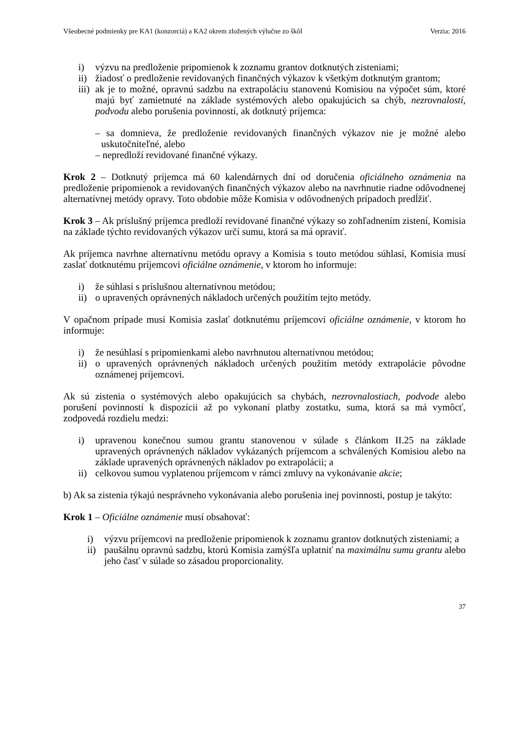Všeobecné podmienky pre KA1 (konzorciá) a KA2 okrem zložených výlučne zo škôl Verzia: 2016
i) výzvu na predloženie pripomienok k zoznamu grantov dotknutých zisteniami;
ii) žiadosť o predloženie revidovaných finančných výkazov k všetkým dotknutým grantom;
iii) ak je to možné, opravnú sadzbu na extrapoláciu stanovenú Komisiou na výpočet súm, ktoré majú byť zamietnuté na základe systémových alebo opakujúcich sa chýb, nezrovnalostí, podvodu alebo porušenia povinností, ak dotknutý príjemca:
– sa domnieva, že predloženie revidovaných finančných výkazov nie je možné alebo uskutočniteľné, alebo
– nepredloží revidované finančné výkazy.
Krok 2 – Dotknutý príjemca má 60 kalendárnych dní od doručenia oficiálneho oznámenia na predloženie pripomienok a revidovaných finančných výkazov alebo na navrhnutie riadne odôvodnenej alternatívnej metódy opravy. Toto obdobie môže Komisia v odôvodnených prípadoch predĺžiť.
Krok 3 – Ak príslušný príjemca predloží revidované finančné výkazy so zohľadnením zistení, Komisia na základe týchto revidovaných výkazov určí sumu, ktorá sa má opraviť.
Ak príjemca navrhne alternatívnu metódu opravy a Komisia s touto metódou súhlasí, Komisia musí zaslať dotknutému príjemcovi oficiálne oznámenie, v ktorom ho informuje:
i) že súhlasí s príslušnou alternatívnou metódou;
ii) o upravených oprávnených nákladoch určených použitím tejto metódy.
V opačnom prípade musí Komisia zaslať dotknutému príjemcovi oficiálne oznámenie, v ktorom ho informuje:
i) že nesúhlasí s pripomienkami alebo navrhnutou alternatívnou metódou;
ii) o upravených oprávnených nákladoch určených použitím metódy extrapolácie pôvodne oznámenej príjemcovi.
Ak sú zistenia o systémových alebo opakujúcich sa chybách, nezrovnalostiach, podvode alebo porušení povinností k dispozícii až po vykonaní platby zostatku, suma, ktorá sa má vymôcť, zodpovedá rozdielu medzi:
i) upravenou konečnou sumou grantu stanovenou v súlade s článkom II.25 na základe upravených oprávnených nákladov vykázaných príjemcom a schválených Komisiou alebo na základe upravených oprávnených nákladov po extrapolácii; a
ii) celkovou sumou vyplatenou príjemcom v rámci zmluvy na vykonávanie akcie;
b) Ak sa zistenia týkajú nesprávneho vykonávania alebo porušenia inej povinnosti, postup je takýto:
Krok 1 – Oficiálne oznámenie musí obsahovať:
i) výzvu príjemcovi na predloženie pripomienok k zoznamu grantov dotknutých zisteniami; a
ii) paušálnu opravnú sadzbu, ktorú Komisia zamýšľa uplatniť na maximálnu sumu grantu alebo jeho časť v súlade so zásadou proporcionality.
37